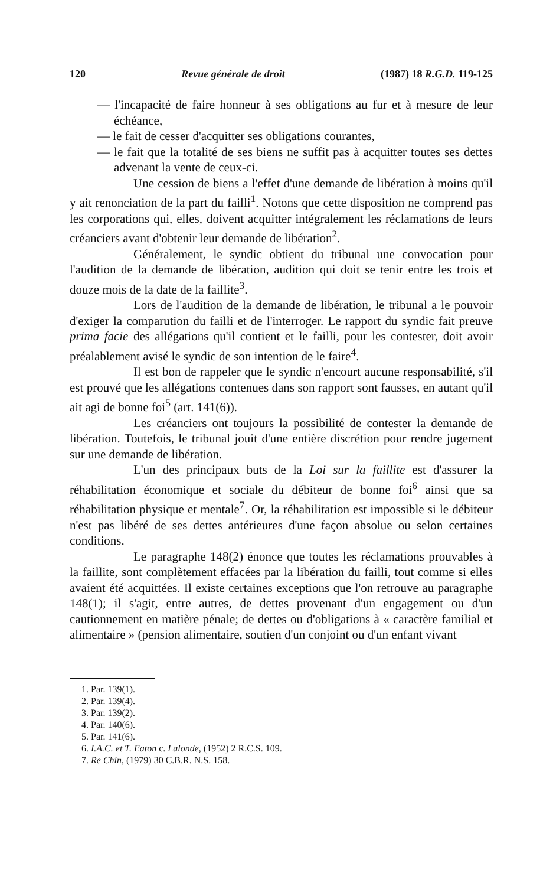120 Revue générale de droit (1987) 18 R.G.D. 119-125
— l'incapacité de faire honneur à ses obligations au fur et à mesure de leur échéance,
— le fait de cesser d'acquitter ses obligations courantes,
— le fait que la totalité de ses biens ne suffit pas à acquitter toutes ses dettes advenant la vente de ceux-ci.
Une cession de biens a l'effet d'une demande de libération à moins qu'il y ait renonciation de la part du failli<sup>1</sup>. Notons que cette disposition ne comprend pas les corporations qui, elles, doivent acquitter intégralement les réclamations de leurs créanciers avant d'obtenir leur demande de libération<sup>2</sup>.
Généralement, le syndic obtient du tribunal une convocation pour l'audition de la demande de libération, audition qui doit se tenir entre les trois et douze mois de la date de la faillite<sup>3</sup>.
Lors de l'audition de la demande de libération, le tribunal a le pouvoir d'exiger la comparution du failli et de l'interroger. Le rapport du syndic fait preuve prima facie des allégations qu'il contient et le failli, pour les contester, doit avoir préalablement avisé le syndic de son intention de le faire<sup>4</sup>.
Il est bon de rappeler que le syndic n'encourt aucune responsabilité, s'il est prouvé que les allégations contenues dans son rapport sont fausses, en autant qu'il ait agi de bonne foi<sup>5</sup> (art. 141(6)).
Les créanciers ont toujours la possibilité de contester la demande de libération. Toutefois, le tribunal jouit d'une entière discrétion pour rendre jugement sur une demande de libération.
L'un des principaux buts de la Loi sur la faillite est d'assurer la réhabilitation économique et sociale du débiteur de bonne foi<sup>6</sup> ainsi que sa réhabilitation physique et mentale<sup>7</sup>. Or, la réhabilitation est impossible si le débiteur n'est pas libéré de ses dettes antérieures d'une façon absolue ou selon certaines conditions.
Le paragraphe 148(2) énonce que toutes les réclamations prouvables à la faillite, sont complètement effacées par la libération du failli, tout comme si elles avaient été acquittées. Il existe certaines exceptions que l'on retrouve au paragraphe 148(1); il s'agit, entre autres, de dettes provenant d'un engagement ou d'un cautionnement en matière pénale; de dettes ou d'obligations à « caractère familial et alimentaire » (pension alimentaire, soutien d'un conjoint ou d'un enfant vivant
1. Par. 139(1).
2. Par. 139(4).
3. Par. 139(2).
4. Par. 140(6).
5. Par. 141(6).
6. I.A.C. et T. Eaton c. Lalonde, (1952) 2 R.C.S. 109.
7. Re Chin, (1979) 30 C.B.R. N.S. 158.